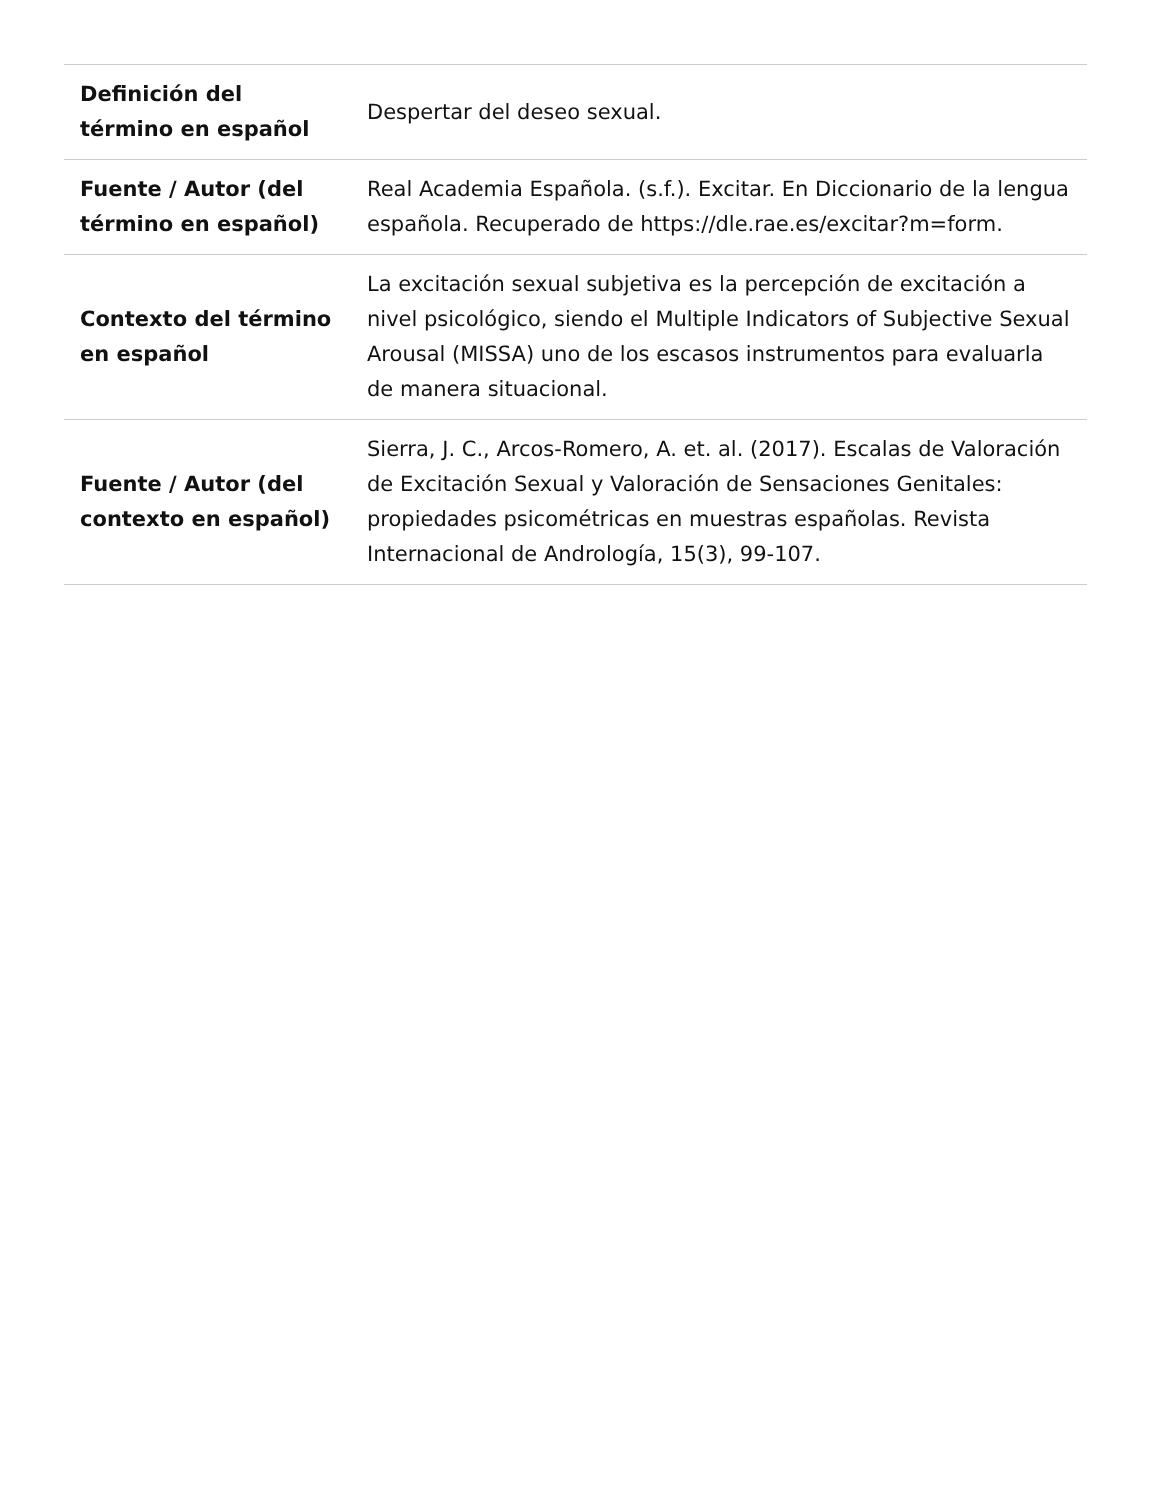| Definición del término en español | Despertar del deseo sexual. |
| Fuente / Autor (del término en español) | Real Academia Española. (s.f.). Excitar. En Diccionario de la lengua española. Recuperado de https://dle.rae.es/excitar?m=form. |
| Contexto del término en español | La excitación sexual subjetiva es la percepción de excitación a nivel psicológico, siendo el Multiple Indicators of Subjective Sexual Arousal (MISSA) uno de los escasos instrumentos para evaluarla de manera situacional. |
| Fuente / Autor (del contexto en español) | Sierra, J. C., Arcos-Romero, A. et. al. (2017). Escalas de Valoración de Excitación Sexual y Valoración de Sensaciones Genitales: propiedades psicométricas en muestras españolas. Revista Internacional de Andrología, 15(3), 99-107. |